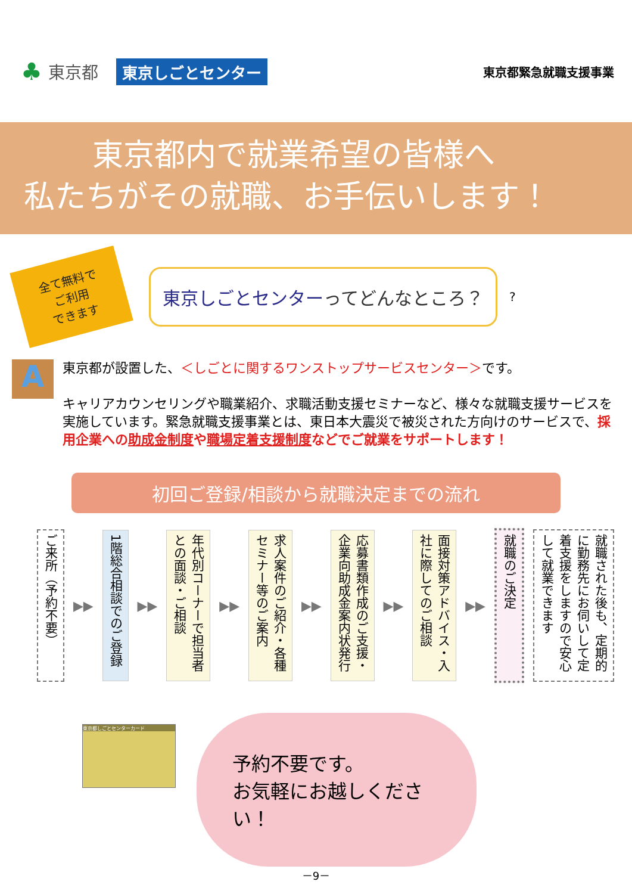♣ 東京都 東京しごとセンター 東京都緊急就職支援事業
東京都内で就業希望の皆様へ
私たちがその就職、お手伝いします！
全て無料で
ご利用
できます
東京しごとセンターってどんなところ？
?
A
東京都が設置した、＜しごとに関するワンストップサービスセンター＞です。
キャリアカウンセリングや職業紹介、求職活動支援セミナーなど、様々な就職支援サービスを実施しています。緊急就職支援事業とは、東日本大震災で被災された方向けのサービスで、採用企業への助成金制度や職場定着支援制度などでご就業をサポートします！
初回ご登録/相談から就職決定までの流れ
ご来所（予約不要）
▶▶
1階総合相談でのご登録
▶▶
年代別コーナーで担当者との面談・ご相談
▶▶
求人案件のご紹介・各種セミナー等のご案内
▶▶
応募書類作成のご支援・企業向助成金案内状発行
▶▶
面接対策アドバイス・入社に際してのご相談
▶▶
就職のご決定
就職された後も、定期的に勤務先にお伺いして定着支援をしますので安心して就業できます
東京都しごとセンターカード
予約不要です。
お気軽にお越しください！
－9－